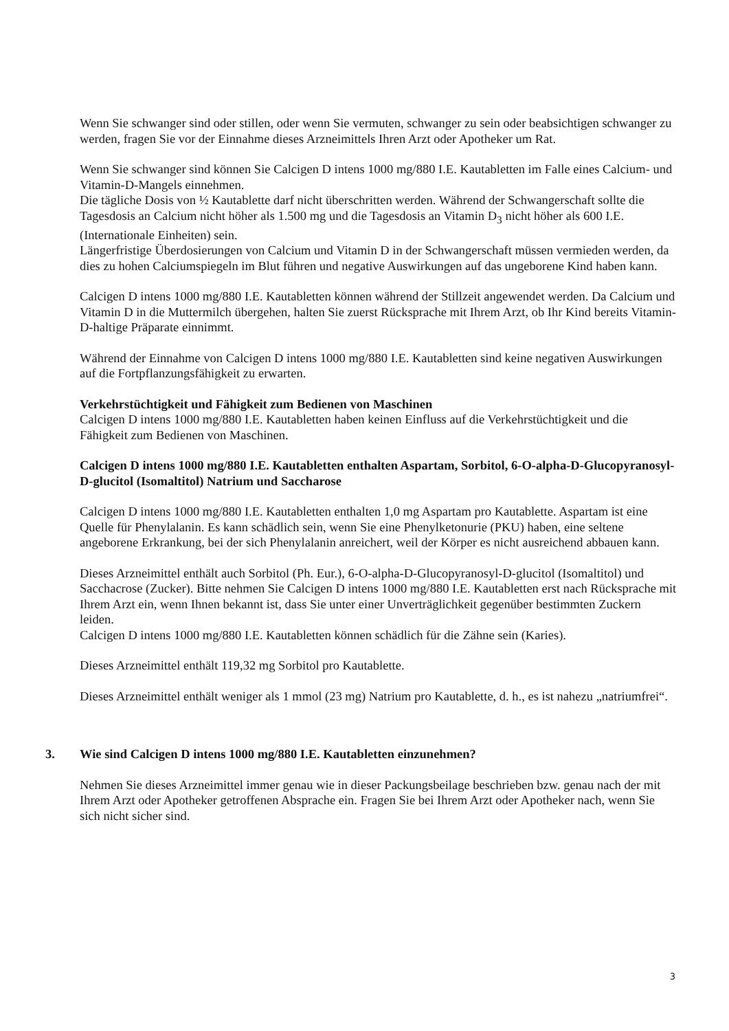Wenn Sie schwanger sind oder stillen, oder wenn Sie vermuten, schwanger zu sein oder beabsichtigen schwanger zu werden, fragen Sie vor der Einnahme dieses Arzneimittels Ihren Arzt oder Apotheker um Rat.
Wenn Sie schwanger sind können Sie Calcigen D intens 1000 mg/880 I.E. Kautabletten im Falle eines Calcium- und Vitamin-D-Mangels einnehmen.
Die tägliche Dosis von ½ Kautablette darf nicht überschritten werden. Während der Schwangerschaft sollte die Tagesdosis an Calcium nicht höher als 1.500 mg und die Tagesdosis an Vitamin D<sub>3</sub> nicht höher als 600 I.E. (Internationale Einheiten) sein.
Längerfristige Überdosierungen von Calcium und Vitamin D in der Schwangerschaft müssen vermieden werden, da dies zu hohen Calciumspiegeln im Blut führen und negative Auswirkungen auf das ungeborene Kind haben kann.
Calcigen D intens 1000 mg/880 I.E. Kautabletten können während der Stillzeit angewendet werden. Da Calcium und Vitamin D in die Muttermilch übergehen, halten Sie zuerst Rücksprache mit Ihrem Arzt, ob Ihr Kind bereits Vitamin-D-haltige Präparate einnimmt.
Während der Einnahme von Calcigen D intens 1000 mg/880 I.E. Kautabletten sind keine negativen Auswirkungen auf die Fortpflanzungsfähigkeit zu erwarten.
Verkehrstüchtigkeit und Fähigkeit zum Bedienen von Maschinen
Calcigen D intens 1000 mg/880 I.E. Kautabletten haben keinen Einfluss auf die Verkehrstüchtigkeit und die Fähigkeit zum Bedienen von Maschinen.
Calcigen D intens 1000 mg/880 I.E. Kautabletten enthalten Aspartam, Sorbitol, 6-O-alpha-D-Glucopyranosyl-D-glucitol (Isomaltitol) Natrium und Saccharose
Calcigen D intens 1000 mg/880 I.E. Kautabletten enthalten 1,0 mg Aspartam pro Kautablette. Aspartam ist eine Quelle für Phenylalanin. Es kann schädlich sein, wenn Sie eine Phenylketonurie (PKU) haben, eine seltene angeborene Erkrankung, bei der sich Phenylalanin anreichert, weil der Körper es nicht ausreichend abbauen kann.
Dieses Arzneimittel enthält auch Sorbitol (Ph. Eur.), 6-O-alpha-D-Glucopyranosyl-D-glucitol (Isomaltitol) und Sacchacrose (Zucker). Bitte nehmen Sie Calcigen D intens 1000 mg/880 I.E. Kautabletten erst nach Rücksprache mit Ihrem Arzt ein, wenn Ihnen bekannt ist, dass Sie unter einer Unverträglichkeit gegenüber bestimmten Zuckern leiden.
Calcigen D intens 1000 mg/880 I.E. Kautabletten können schädlich für die Zähne sein (Karies).
Dieses Arzneimittel enthält 119,32 mg Sorbitol pro Kautablette.
Dieses Arzneimittel enthält weniger als 1 mmol (23 mg) Natrium pro Kautablette, d. h., es ist nahezu „natriumfrei“.
3. Wie sind Calcigen D intens 1000 mg/880 I.E. Kautabletten einzunehmen?
Nehmen Sie dieses Arzneimittel immer genau wie in dieser Packungsbeilage beschrieben bzw. genau nach der mit Ihrem Arzt oder Apotheker getroffenen Absprache ein. Fragen Sie bei Ihrem Arzt oder Apotheker nach, wenn Sie sich nicht sicher sind.
3